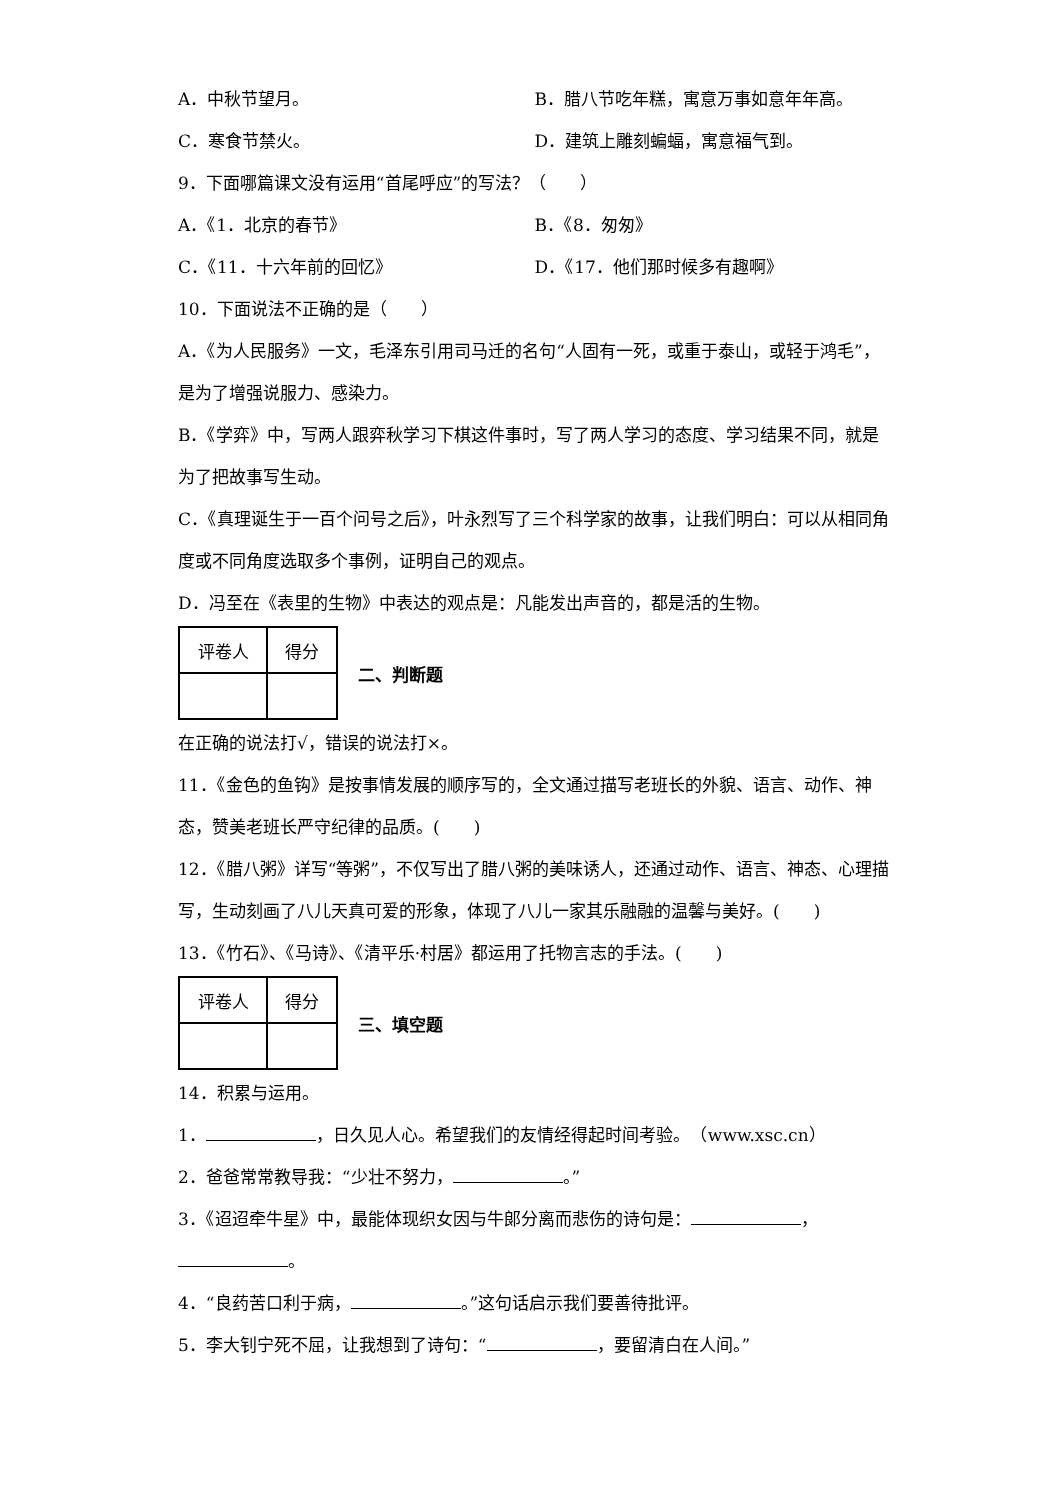A．中秋节望月。 B．腊八节吃年糕，寓意万事如意年年高。
C．寒食节禁火。 D．建筑上雕刻蝙蝠，寓意福气到。
9．下面哪篇课文没有运用“首尾呼应”的写法？（　　）
A．《1．北京的春节》 B．《8．匆匆》
C．《11．十六年前的回忆》 D．《17．他们那时候多有趣啊》
10．下面说法不正确的是（　　）
A．《为人民服务》一文，毛泽东引用司马迁的名句“人固有一死，或重于泰山，或轻于鸿毛”，是为了增强说服力、感染力。
B．《学弈》中，写两人跟弈秋学习下棋这件事时，写了两人学习的态度、学习结果不同，就是为了把故事写生动。
C．《真理诞生于一百个问号之后》，叶永烈写了三个科学家的故事，让我们明白：可以从相同角度或不同角度选取多个事例，证明自己的观点。
D．冯至在《表里的生物》中表达的观点是：凡能发出声音的，都是活的生物。
| 评卷人 | 得分 |
二、判断题
在正确的说法打√，错误的说法打×。
11．《金色的鱼钩》是按事情发展的顺序写的，全文通过描写老班长的外貌、语言、动作、神态，赞美老班长严守纪律的品质。(　　)
12．《腊八粥》详写“等粥”，不仅写出了腊八粥的美味诱人，还通过动作、语言、神态、心理描写，生动刻画了八儿天真可爱的形象，体现了八儿一家其乐融融的温馨与美好。(　　)
13．《竹石》、《马诗》、《清平乐·村居》都运用了托物言志的手法。(　　)
| 评卷人 | 得分 |
三、填空题
14．积累与运用。
1． ，日久见人心。希望我们的友情经得起时间考验。　（www.xsc.cn）
2．爸爸常常教导我：“少壮不努力， 。”
3．《迢迢牵牛星》中，最能体现织女因与牛郎分离而悲伤的诗句是： ， 。
4．“良药苦口利于病， 。”这句话启示我们要善待批评。
5．李大钊宁死不屈，让我想到了诗句：“ ，要留清白在人间。”